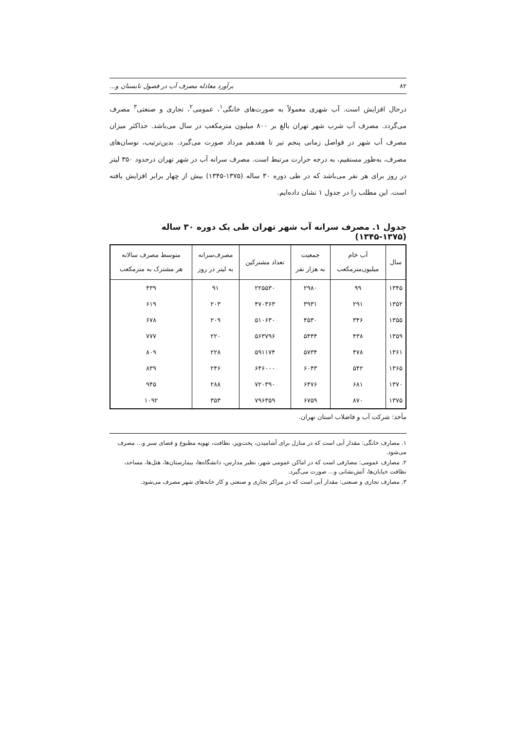۸۲ برآورد معادله مصرف آب در فصول تابستان و...
درحال افزایش است. آب شهری معمولاً به صورت‌های خانگی<sup>۱</sup>، عمومی<sup>۲</sup>، تجاری و صنعتی<sup>۳</sup> مصرف می‌گردد. مصرف آب شرب شهر تهران بالغ بر ۸۰۰ میلیون مترمکعب در سال می‌باشد. حداکثر میزان مصرف آب شهر در فواصل زمانی پنجم تیر تا هفدهم مرداد صورت می‌گیرد. بدین‌ترتیب، نوسان‌های مصرف، به‌طور مستقیم، به درجه حرارت مرتبط است. مصرف سرانه آب در شهر تهران درحدود ۳۵۰ لیتر در روز برای هر نفر می‌باشد که در طی دوره ۳۰ ساله (۱۳۷۵-۱۳۴۵) بیش از چهار برابر افزایش یافته است. این مطلب را در جدول ۱ نشان داده‌ایم.
جدول ۱. مصرف سرانه آب شهر تهران طی یک دوره ۳۰ ساله (۱۳۷۵-۱۳۴۵)
| سال | آب خام میلیون‌مترمکعب | جمعیت به هزار نفر | تعداد مشترکین | مصرف‌سرانه به لیتر در روز | متوسط مصرف سالانه هر مشترک به مترمکعب |
| --- | --- | --- | --- | --- | --- |
| ۱۳۴۵ | ۹۹ | ۲۹۸۰ | ۲۲۵۵۳۰ | ۹۱ | ۴۳۹ |
| ۱۳۵۲ | ۲۹۱ | ۳۹۳۱ | ۴۷۰۳۶۳ | ۲۰۳ | ۶۱۹ |
| ۱۳۵۵ | ۳۴۶ | ۴۵۳۰ | ۵۱۰۶۳۰ | ۲۰۹ | ۶۷۸ |
| ۱۳۵۹ | ۴۳۸ | ۵۴۴۴ | ۵۶۳۷۹۶ | ۲۲۰ | ۷۷۷ |
| ۱۳۶۱ | ۴۷۸ | ۵۷۳۴ | ۵۹۱۱۷۴ | ۲۲۸ | ۸۰۹ |
| ۱۳۶۵ | ۵۴۲ | ۶۰۴۳ | ۶۴۶۰۰۰ | ۲۴۶ | ۸۳۹ |
| ۱۳۷۰ | ۶۸۱ | ۶۴۷۶ | ۷۲۰۳۹۰ | ۲۸۸ | ۹۴۵ |
| ۱۳۷۵ | ۸۷۰ | ۶۷۵۹ | ۷۹۶۳۵۹ | ۳۵۳ | ۱۰۹۲ |
مأخذ: شرکت آب و فاضلاب استان تهران.
۱. مصارف خانگی: مقدار آبی است که در منازل برای آشامیدن، پخت‌وپز، نظافت، تهویه مطبوع و فضای سبز و... مصرف می‌شود.
۲. مصارف عمومی: مصارفی است که در اماکن عمومی شهر، نظیر مدارس، دانشگاه‌ها، بیمارستان‌ها، هتل‌ها، مساجد، نظافت خیابان‌ها، آتش‌نشانی و... صورت می‌گیرد.
۳. مصارف تجاری و صنعتی: مقدار آبی است که در مراکز تجاری و صنعتی و کار خانه‌های شهر مصرف می‌شود.